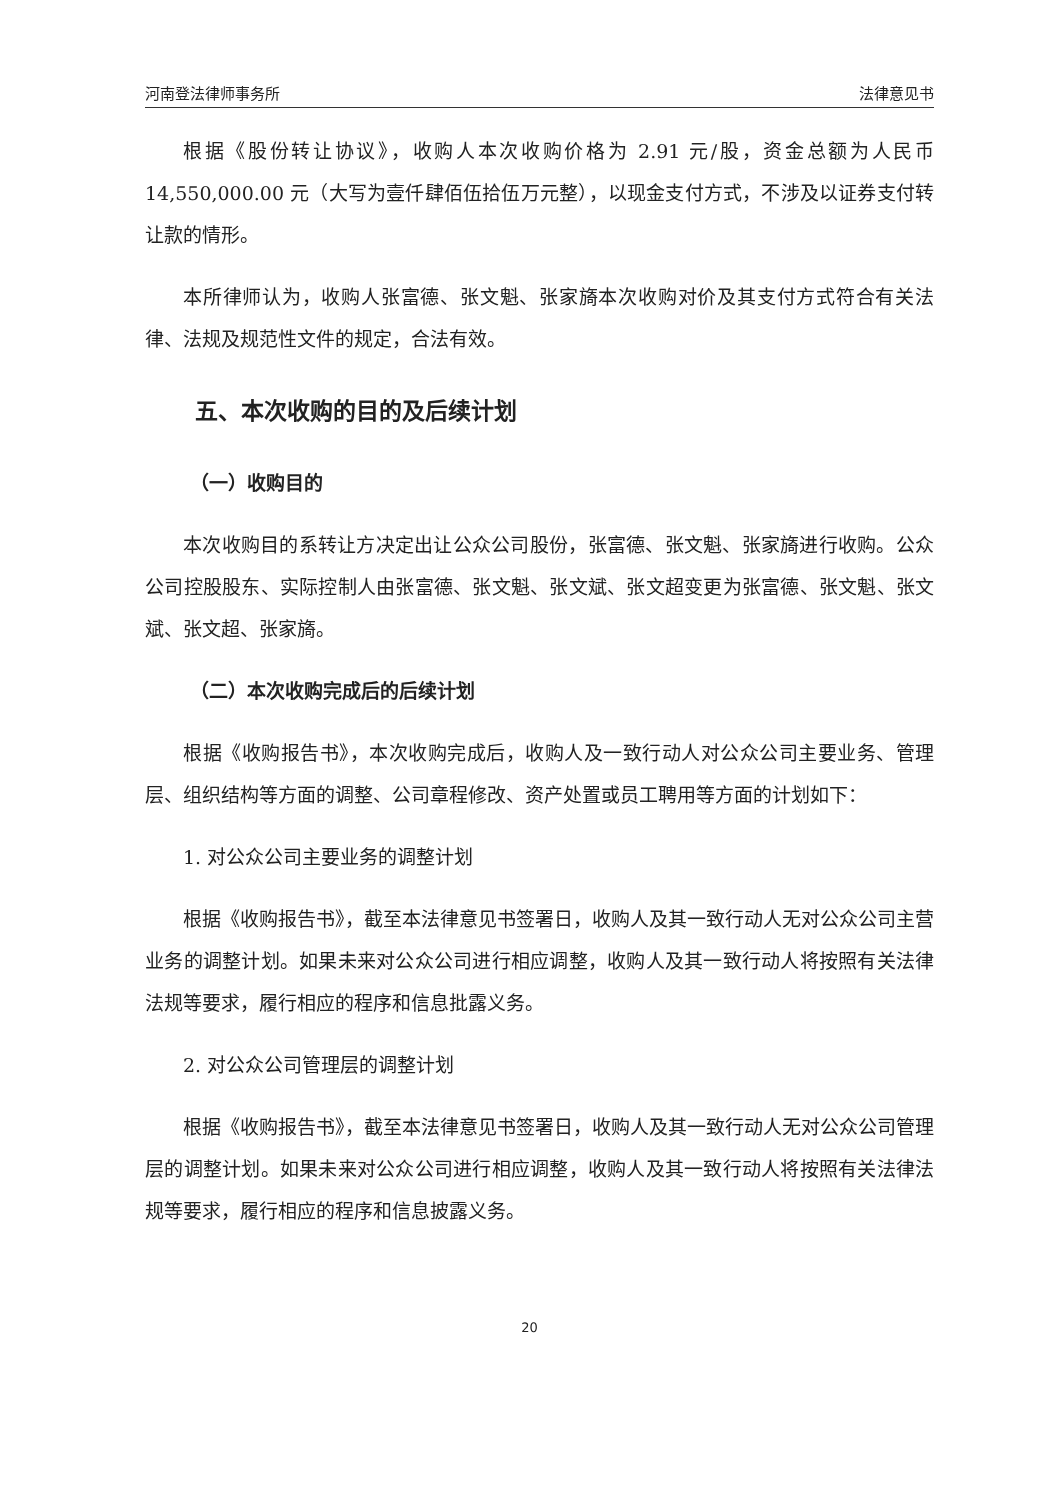河南登法律师事务所 法律意见书
根据《股份转让协议》，收购人本次收购价格为 2.91 元/股，资金总额为人民币 14,550,000.00 元（大写为壹仟肆佰伍拾伍万元整），以现金支付方式，不涉及以证券支付转让款的情形。
本所律师认为，收购人张富德、张文魁、张家旖本次收购对价及其支付方式符合有关法律、法规及规范性文件的规定，合法有效。
五、本次收购的目的及后续计划
（一）收购目的
本次收购目的系转让方决定出让公众公司股份，张富德、张文魁、张家旖进行收购。公众公司控股股东、实际控制人由张富德、张文魁、张文斌、张文超变更为张富德、张文魁、张文斌、张文超、张家旖。
（二）本次收购完成后的后续计划
根据《收购报告书》，本次收购完成后，收购人及一致行动人对公众公司主要业务、管理层、组织结构等方面的调整、公司章程修改、资产处置或员工聘用等方面的计划如下：
1. 对公众公司主要业务的调整计划
根据《收购报告书》，截至本法律意见书签署日，收购人及其一致行动人无对公众公司主营业务的调整计划。如果未来对公众公司进行相应调整，收购人及其一致行动人将按照有关法律法规等要求，履行相应的程序和信息批露义务。
2. 对公众公司管理层的调整计划
根据《收购报告书》，截至本法律意见书签署日，收购人及其一致行动人无对公众公司管理层的调整计划。如果未来对公众公司进行相应调整，收购人及其一致行动人将按照有关法律法规等要求，履行相应的程序和信息披露义务。
20